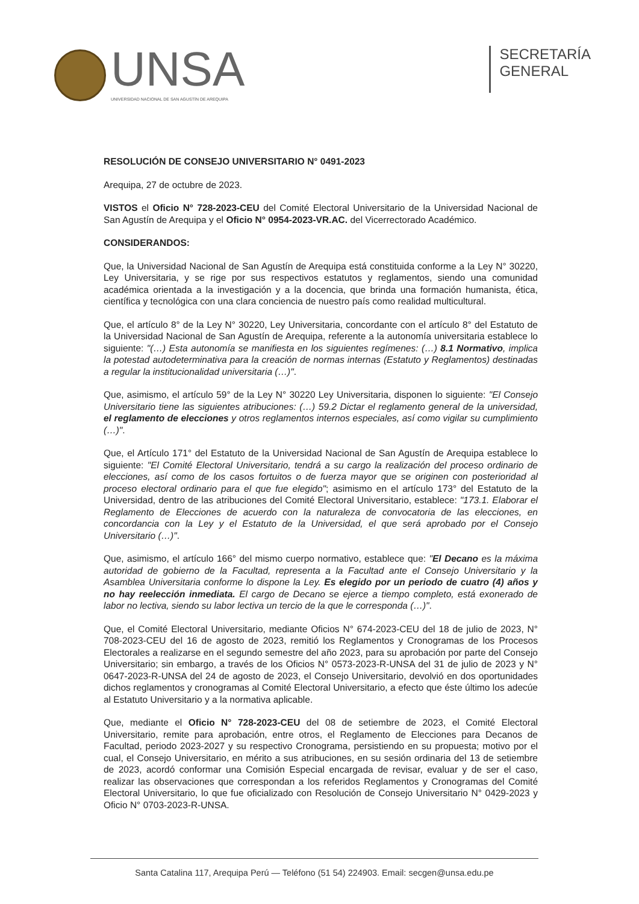UNSA
UNIVERSIDAD NACIONAL DE SAN AGUSTÍN DE AREQUIPA
SECRETARÍA
GENERAL
RESOLUCIÓN DE CONSEJO UNIVERSITARIO N° 0491-2023
Arequipa, 27 de octubre de 2023.
VISTOS el Oficio N° 728-2023-CEU del Comité Electoral Universitario de la Universidad Nacional de San Agustín de Arequipa y el Oficio N° 0954-2023-VR.AC. del Vicerrectorado Académico.
CONSIDERANDOS:
Que, la Universidad Nacional de San Agustín de Arequipa está constituida conforme a la Ley N° 30220, Ley Universitaria, y se rige por sus respectivos estatutos y reglamentos, siendo una comunidad académica orientada a la investigación y a la docencia, que brinda una formación humanista, ética, científica y tecnológica con una clara conciencia de nuestro país como realidad multicultural.
Que, el artículo 8° de la Ley N° 30220, Ley Universitaria, concordante con el artículo 8° del Estatuto de la Universidad Nacional de San Agustín de Arequipa, referente a la autonomía universitaria establece lo siguiente: "(…) Esta autonomía se manifiesta en los siguientes regímenes: (…) 8.1 Normativo, implica la potestad autodeterminativa para la creación de normas internas (Estatuto y Reglamentos) destinadas a regular la institucionalidad universitaria (…)".
Que, asimismo, el artículo 59° de la Ley N° 30220 Ley Universitaria, disponen lo siguiente: "El Consejo Universitario tiene las siguientes atribuciones: (…) 59.2 Dictar el reglamento general de la universidad, el reglamento de elecciones y otros reglamentos internos especiales, así como vigilar su cumplimiento (…)".
Que, el Artículo 171° del Estatuto de la Universidad Nacional de San Agustín de Arequipa establece lo siguiente: "El Comité Electoral Universitario, tendrá a su cargo la realización del proceso ordinario de elecciones, así como de los casos fortuitos o de fuerza mayor que se originen con posterioridad al proceso electoral ordinario para el que fue elegido"; asimismo en el artículo 173° del Estatuto de la Universidad, dentro de las atribuciones del Comité Electoral Universitario, establece: "173.1. Elaborar el Reglamento de Elecciones de acuerdo con la naturaleza de convocatoria de las elecciones, en concordancia con la Ley y el Estatuto de la Universidad, el que será aprobado por el Consejo Universitario (…)".
Que, asimismo, el artículo 166° del mismo cuerpo normativo, establece que: "El Decano es la máxima autoridad de gobierno de la Facultad, representa a la Facultad ante el Consejo Universitario y la Asamblea Universitaria conforme lo dispone la Ley. Es elegido por un periodo de cuatro (4) años y no hay reelección inmediata. El cargo de Decano se ejerce a tiempo completo, está exonerado de labor no lectiva, siendo su labor lectiva un tercio de la que le corresponda (…)".
Que, el Comité Electoral Universitario, mediante Oficios N° 674-2023-CEU del 18 de julio de 2023, N° 708-2023-CEU del 16 de agosto de 2023, remitió los Reglamentos y Cronogramas de los Procesos Electorales a realizarse en el segundo semestre del año 2023, para su aprobación por parte del Consejo Universitario; sin embargo, a través de los Oficios N° 0573-2023-R-UNSA del 31 de julio de 2023 y N° 0647-2023-R-UNSA del 24 de agosto de 2023, el Consejo Universitario, devolvió en dos oportunidades dichos reglamentos y cronogramas al Comité Electoral Universitario, a efecto que éste último los adecúe al Estatuto Universitario y a la normativa aplicable.
Que, mediante el Oficio N° 728-2023-CEU del 08 de setiembre de 2023, el Comité Electoral Universitario, remite para aprobación, entre otros, el Reglamento de Elecciones para Decanos de Facultad, periodo 2023-2027 y su respectivo Cronograma, persistiendo en su propuesta; motivo por el cual, el Consejo Universitario, en mérito a sus atribuciones, en su sesión ordinaria del 13 de setiembre de 2023, acordó conformar una Comisión Especial encargada de revisar, evaluar y de ser el caso, realizar las observaciones que correspondan a los referidos Reglamentos y Cronogramas del Comité Electoral Universitario, lo que fue oficializado con Resolución de Consejo Universitario N° 0429-2023 y Oficio N° 0703-2023-R-UNSA.
Santa Catalina 117, Arequipa Perú — Teléfono (51 54) 224903. Email: secgen@unsa.edu.pe